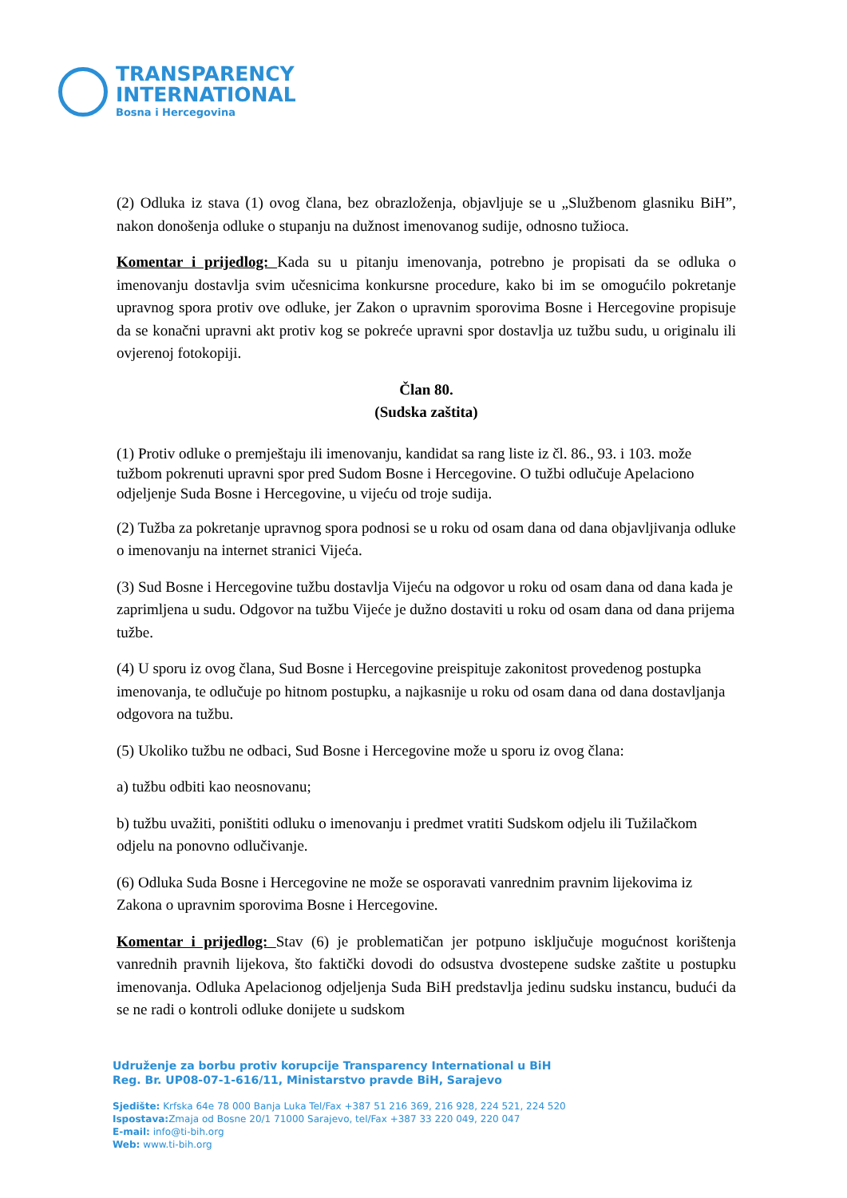TRANSPARENCY
INTERNATIONAL
Bosna i Hercegovina
(2) Odluka iz stava (1) ovog člana, bez obrazloženja, objavljuje se u „Službenom glasniku BiH”, nakon donošenja odluke o stupanju na dužnost imenovanog sudije, odnosno tužioca.
Komentar i prijedlog: Kada su u pitanju imenovanja, potrebno je propisati da se odluka o imenovanju dostavlja svim učesnicima konkursne procedure, kako bi im se omogućilo pokretanje upravnog spora protiv ove odluke, jer Zakon o upravnim sporovima Bosne i Hercegovine propisuje da se konačni upravni akt protiv kog se pokreće upravni spor dostavlja uz tužbu sudu, u originalu ili ovjerenoj fotokopiji.
Član 80.
(Sudska zaštita)
(1) Protiv odluke o premještaju ili imenovanju, kandidat sa rang liste iz čl. 86., 93. i 103. može tužbom pokrenuti upravni spor pred Sudom Bosne i Hercegovine. O tužbi odlučuje Apelaciono odjeljenje Suda Bosne i Hercegovine, u vijeću od troje sudija.
(2) Tužba za pokretanje upravnog spora podnosi se u roku od osam dana od dana objavljivanja odluke o imenovanju na internet stranici Vijeća.
(3) Sud Bosne i Hercegovine tužbu dostavlja Vijeću na odgovor u roku od osam dana od dana kada je zaprimljena u sudu. Odgovor na tužbu Vijeće je dužno dostaviti u roku od osam dana od dana prijema tužbe.
(4) U sporu iz ovog člana, Sud Bosne i Hercegovine preispituje zakonitost provedenog postupka imenovanja, te odlučuje po hitnom postupku, a najkasnije u roku od osam dana od dana dostavljanja odgovora na tužbu.
(5) Ukoliko tužbu ne odbaci, Sud Bosne i Hercegovine može u sporu iz ovog člana:
a) tužbu odbiti kao neosnovanu;
b) tužbu uvažiti, poništiti odluku o imenovanju i predmet vratiti Sudskom odjelu ili Tužilačkom odjelu na ponovno odlučivanje.
(6) Odluka Suda Bosne i Hercegovine ne može se osporavati vanrednim pravnim lijekovima iz Zakona o upravnim sporovima Bosne i Hercegovine.
Komentar i prijedlog: Stav (6) je problematičan jer potpuno isključuje mogućnost korištenja vanrednih pravnih lijekova, što faktički dovodi do odsustva dvostepene sudske zaštite u postupku imenovanja. Odluka Apelacionog odjeljenja Suda BiH predstavlja jedinu sudsku instancu, budući da se ne radi o kontroli odluke donijete u sudskom
Udruženje za borbu protiv korupcije Transparency International u BiH
Reg. Br. UP08-07-1-616/11, Ministarstvo pravde BiH, Sarajevo
Sjedište: Krfska 64e 78 000 Banja Luka Tel/Fax +387 51 216 369, 216 928, 224 521, 224 520
Ispostava: Zmaja od Bosne 20/1 71000 Sarajevo, tel/Fax +387 33 220 049, 220 047
E-mail: info@ti-bih.org
Web: www.ti-bih.org